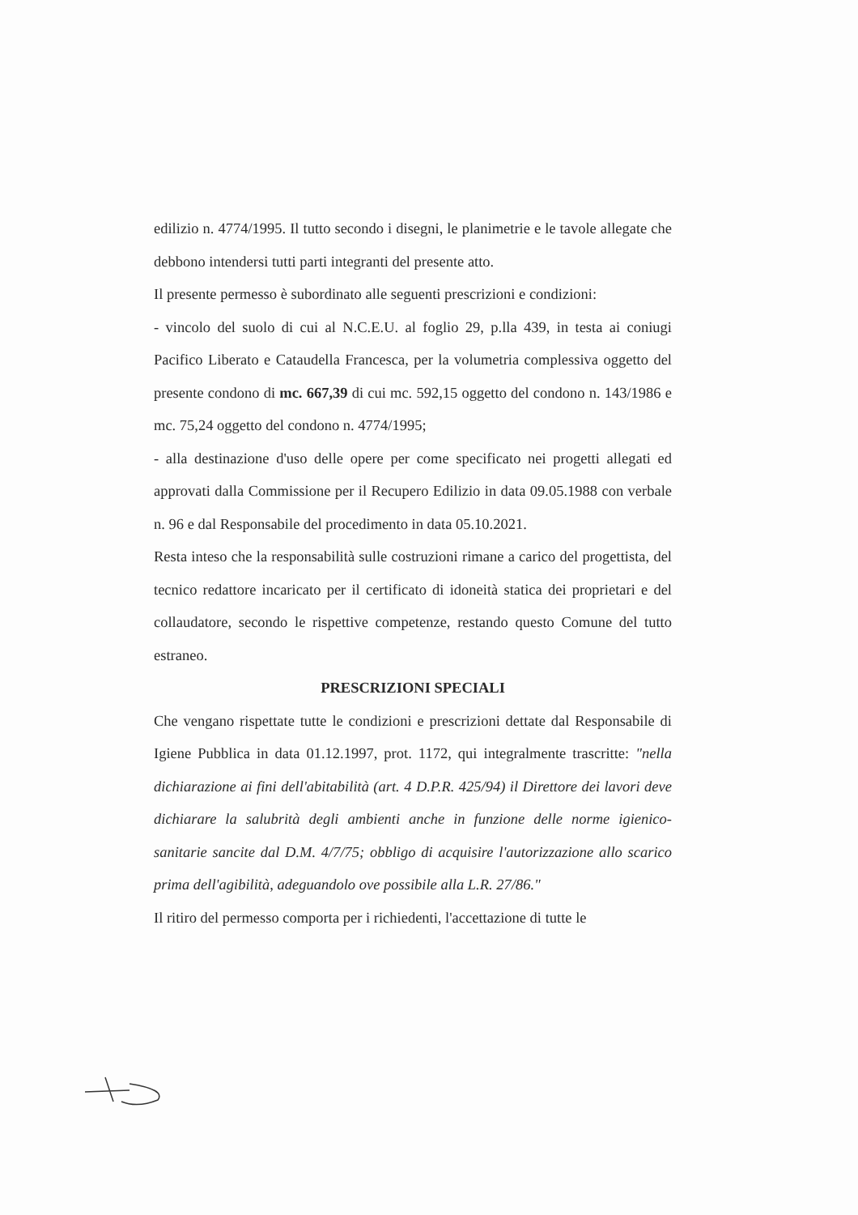edilizio n. 4774/1995. Il tutto secondo i disegni, le planimetrie e le tavole allegate che debbono intendersi tutti parti integranti del presente atto.
Il presente permesso è subordinato alle seguenti prescrizioni e condizioni:
- vincolo del suolo di cui al N.C.E.U. al foglio 29, p.lla 439, in testa ai coniugi Pacifico Liberato e Cataudella Francesca, per la volumetria complessiva oggetto del presente condono di mc. 667,39 di cui mc. 592,15 oggetto del condono n. 143/1986 e mc. 75,24 oggetto del condono n. 4774/1995;
- alla destinazione d'uso delle opere per come specificato nei progetti allegati ed approvati dalla Commissione per il Recupero Edilizio in data 09.05.1988 con verbale n. 96 e dal Responsabile del procedimento in data 05.10.2021.
Resta inteso che la responsabilità sulle costruzioni rimane a carico del progettista, del tecnico redattore incaricato per il certificato di idoneità statica dei proprietari e del collaudatore, secondo le rispettive competenze, restando questo Comune del tutto estraneo.
PRESCRIZIONI SPECIALI
Che vengano rispettate tutte le condizioni e prescrizioni dettate dal Responsabile di Igiene Pubblica in data 01.12.1997, prot. 1172, qui integralmente trascritte: "nella dichiarazione ai fini dell'abitabilità (art. 4 D.P.R. 425/94) il Direttore dei lavori deve dichiarare la salubrità degli ambienti anche in funzione delle norme igienico-sanitarie sancite dal D.M. 4/7/75; obbligo di acquisire l'autorizzazione allo scarico prima dell'agibilità, adeguandolo ove possibile alla L.R. 27/86."
Il ritiro del permesso comporta per i richiedenti, l'accettazione di tutte le